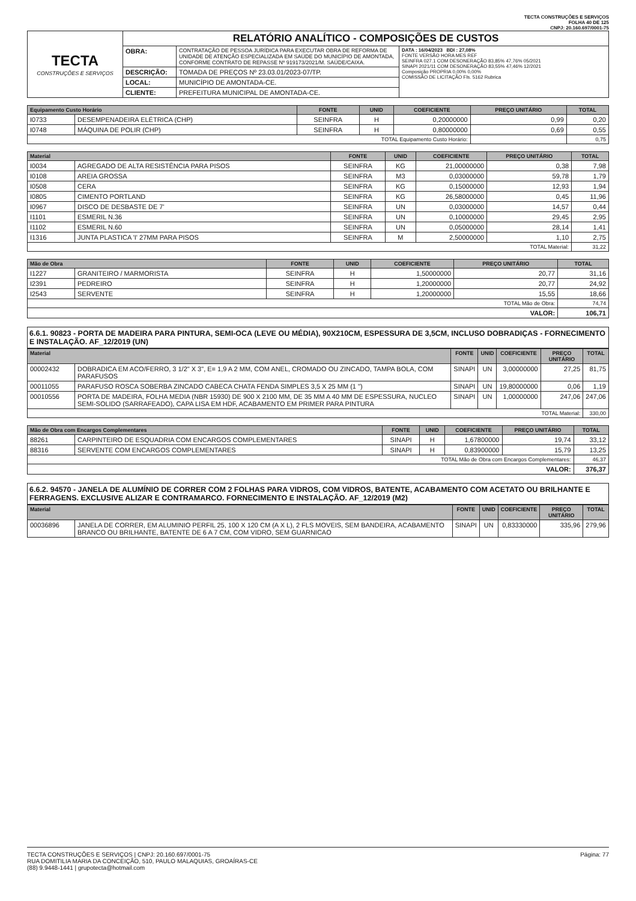TECTA CONSTRUÇÕES E SERVIÇOS
FOLHA 40 DE 125
CNPJ: 20.160.697/0001-75
| TECTA CONSTRUÇÕES E SERVIÇOS | RELATÓRIO ANALÍTICO - COMPOSIÇÕES DE CUSTOS | | |
| | OBRA: | CONTRATAÇÃO DE PESSOA JURÍDICA PARA EXECUTAR OBRA DE REFORMA DE UNIDADE DE ATENÇÃO ESPECIALIZADA EM SAÚDE DO MUNICÍPIO DE AMONTADA, CONFORME CONTRATO DE REPASSE Nº 919173/2021/M. SAÚDE/CAIXA. | DATA : 16/04/2023 BDI : 27,08% FONTE VERSÃO HORA MES REF SEINFRA 027.1 COM DESONERAÇÃO 83,85% 47,76% 05/2021 SINAPI 2021/11 COM DESONERAÇÃO 83,55% 47,46% 12/2021 Composição PROPRIA 0,00% 0,00% COMISSÃO DE LICITAÇÃO Fls. 5162 Rubrica |
| | DESCRIÇÃO: | TOMADA DE PREÇOS Nº 23.03.01/2023-07/TP. | |
| | LOCAL: | MUNICÍPIO DE AMONTADA-CE. | |
| | CLIENTE: | PREFEITURA MUNICIPAL DE AMONTADA-CE. | |
| Equipamento Custo Horário | | FONTE | UNID | COEFICIENTE | PREÇO UNITÁRIO | TOTAL |
| --- | --- | --- | --- | --- | --- | --- |
| I0733 | DESEMPENADEIRA ELÉTRICA (CHP) | SEINFRA | H | 0,20000000 | 0,99 | 0,20 |
| I0748 | MÁQUINA DE POLIR (CHP) | SEINFRA | H | 0,80000000 | 0,69 | 0,55 |
| TOTAL Equipamento Custo Horário: | | | | | | 0,75 |
| Material | | FONTE | UNID | COEFICIENTE | PREÇO UNITÁRIO | TOTAL |
| --- | --- | --- | --- | --- | --- | --- |
| I0034 | AGREGADO DE ALTA RESISTÊNCIA PARA PISOS | SEINFRA | KG | 21,00000000 | 0,38 | 7,98 |
| I0108 | AREIA GROSSA | SEINFRA | M3 | 0,03000000 | 59,78 | 1,79 |
| I0508 | CERA | SEINFRA | KG | 0,15000000 | 12,93 | 1,94 |
| I0805 | CIMENTO PORTLAND | SEINFRA | KG | 26,58000000 | 0,45 | 11,96 |
| I0967 | DISCO DE DESBASTE DE 7' | SEINFRA | UN | 0,03000000 | 14,57 | 0,44 |
| I1101 | ESMERIL N.36 | SEINFRA | UN | 0,10000000 | 29,45 | 2,95 |
| I1102 | ESMERIL N.60 | SEINFRA | UN | 0,05000000 | 28,14 | 1,41 |
| I1316 | JUNTA PLASTICA 'I' 27MM PARA PISOS | SEINFRA | M | 2,50000000 | 1,10 | 2,75 |
| TOTAL Material: | | | | | | 31,22 |
| Mão de Obra | | FONTE | UNID | COEFICIENTE | PREÇO UNITÁRIO | TOTAL |
| --- | --- | --- | --- | --- | --- | --- |
| I1227 | GRANITEIRO / MARMORISTA | SEINFRA | H | 1,50000000 | 20,77 | 31,16 |
| I2391 | PEDREIRO | SEINFRA | H | 1,20000000 | 20,77 | 24,92 |
| I2543 | SERVENTE | SEINFRA | H | 1,20000000 | 15,55 | 18,66 |
| TOTAL Mão de Obra: | | | | | | 74,74 |
| VALOR: | | | | | | 106,71 |
6.6.1. 90823 - PORTA DE MADEIRA PARA PINTURA, SEMI-OCA (LEVE OU MÉDIA), 90X210CM, ESPESSURA DE 3,5CM, INCLUSO DOBRADIÇAS - FORNECIMENTO E INSTALAÇÃO. AF_12/2019 (UN)
| Material | | FONTE | UNID | COEFICIENTE | PREÇO UNITÁRIO | TOTAL |
| --- | --- | --- | --- | --- | --- | --- |
| 00002432 | DOBRADICA EM ACO/FERRO, 3 1/2" X 3", E= 1,9 A 2 MM, COM ANEL, CROMADO OU ZINCADO, TAMPA BOLA, COM PARAFUSOS | SINAPI | UN | 3,00000000 | 27,25 | 81,75 |
| 00011055 | PARAFUSO ROSCA SOBERBA ZINCADO CABECA CHATA FENDA SIMPLES 3,5 X 25 MM (1 ") | SINAPI | UN | 19,80000000 | 0,06 | 1,19 |
| 00010556 | PORTA DE MADEIRA, FOLHA MEDIA (NBR 15930) DE 900 X 2100 MM, DE 35 MM A 40 MM DE ESPESSURA, NUCLEO SEMI-SOLIDO (SARRAFEADO), CAPA LISA EM HDF, ACABAMENTO EM PRIMER PARA PINTURA | SINAPI | UN | 1,00000000 | 247,06 | 247,06 |
| TOTAL Material: | | | | | | 330,00 |
| Mão de Obra com Encargos Complementares | | FONTE | UNID | COEFICIENTE | PREÇO UNITÁRIO | TOTAL |
| --- | --- | --- | --- | --- | --- | --- |
| 88261 | CARPINTEIRO DE ESQUADRIA COM ENCARGOS COMPLEMENTARES | SINAPI | H | 1,67800000 | 19,74 | 33,12 |
| 88316 | SERVENTE COM ENCARGOS COMPLEMENTARES | SINAPI | H | 0,83900000 | 15,79 | 13,25 |
| TOTAL Mão de Obra com Encargos Complementares: | | | | | | 46,37 |
| VALOR: | | | | | | 376,37 |
6.6.2. 94570 - JANELA DE ALUMÍNIO DE CORRER COM 2 FOLHAS PARA VIDROS, COM VIDROS, BATENTE, ACABAMENTO COM ACETATO OU BRILHANTE E FERRAGENS. EXCLUSIVE ALIZAR E CONTRAMARCO. FORNECIMENTO E INSTALAÇÃO. AF_12/2019 (M2)
| Material | | FONTE | UNID | COEFICIENTE | PREÇO UNITÁRIO | TOTAL |
| --- | --- | --- | --- | --- | --- | --- |
| 00036896 | JANELA DE CORRER, EM ALUMINIO PERFIL 25, 100 X 120 CM (A X L), 2 FLS MOVEIS, SEM BANDEIRA, ACABAMENTO BRANCO OU BRILHANTE, BATENTE DE 6 A 7 CM, COM VIDRO, SEM GUARNICAO | SINAPI | UN | 0,83330000 | 335,96 | 279,96 |
Página: 77 TECTA CONSTRUÇÕES E SERVIÇOS | CNPJ: 20.160.697/0001-75
RUA DOMITILIA MARIA DA CONCEIÇÃO, 510, PAULO MALAQUIAS, GROAÍRAS-CE
(88) 9.9448-1441 | grupotecta@hotmail.com